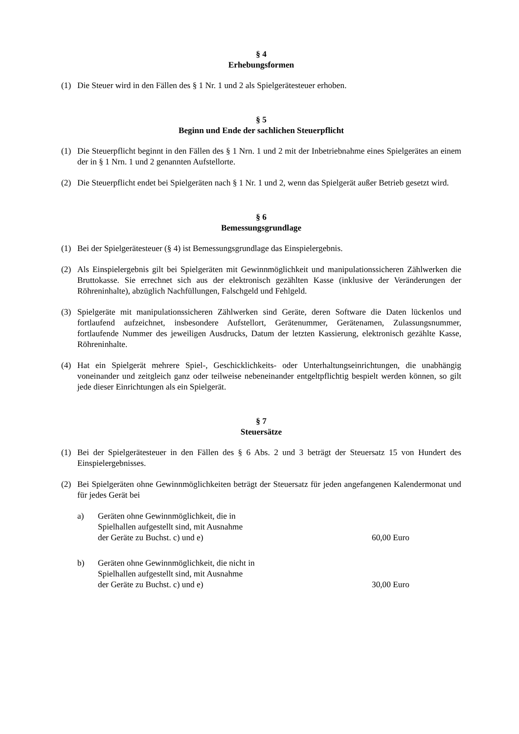§ 4
Erhebungsformen
(1) Die Steuer wird in den Fällen des § 1 Nr. 1 und 2 als Spielgerätesteuer erhoben.
§ 5
Beginn und Ende der sachlichen Steuerpflicht
(1) Die Steuerpflicht beginnt in den Fällen des § 1 Nrn. 1 und 2 mit der Inbetriebnahme eines Spielgerätes an einem der in § 1 Nrn. 1 und 2 genannten Aufstellorte.
(2) Die Steuerpflicht endet bei Spielgeräten nach § 1 Nr. 1 und 2, wenn das Spielgerät außer Betrieb gesetzt wird.
§ 6
Bemessungsgrundlage
(1) Bei der Spielgerätesteuer (§ 4) ist Bemessungsgrundlage das Einspielergebnis.
(2) Als Einspielergebnis gilt bei Spielgeräten mit Gewinnmöglichkeit und manipulationssicheren Zählwerken die Bruttokasse. Sie errechnet sich aus der elektronisch gezählten Kasse (inklusive der Veränderungen der Röhreninhalte), abzüglich Nachfüllungen, Falschgeld und Fehlgeld.
(3) Spielgeräte mit manipulationssicheren Zählwerken sind Geräte, deren Software die Daten lückenlos und fortlaufend aufzeichnet, insbesondere Aufstellort, Gerätenummer, Gerätenamen, Zulassungsnummer, fortlaufende Nummer des jeweiligen Ausdrucks, Datum der letzten Kassierung, elektronisch gezählte Kasse, Röhreninhalte.
(4) Hat ein Spielgerät mehrere Spiel-, Geschicklichkeits- oder Unterhaltungseinrichtungen, die unabhängig voneinander und zeitgleich ganz oder teilweise nebeneinander entgeltpflichtig bespielt werden können, so gilt jede dieser Einrichtungen als ein Spielgerät.
§ 7
Steuersätze
(1) Bei der Spielgerätesteuer in den Fällen des § 6 Abs. 2 und 3 beträgt der Steuersatz 15 von Hundert des Einspielergebnisses.
(2) Bei Spielgeräten ohne Gewinnmöglichkeiten beträgt der Steuersatz für jeden angefangenen Kalendermonat und für jedes Gerät bei
a) Geräten ohne Gewinnmöglichkeit, die in
Spielhallen aufgestellt sind, mit Ausnahme
der Geräte zu Buchst. c) und e) 60,00 Euro
b) Geräten ohne Gewinnmöglichkeit, die nicht in
Spielhallen aufgestellt sind, mit Ausnahme
der Geräte zu Buchst. c) und e) 30,00 Euro